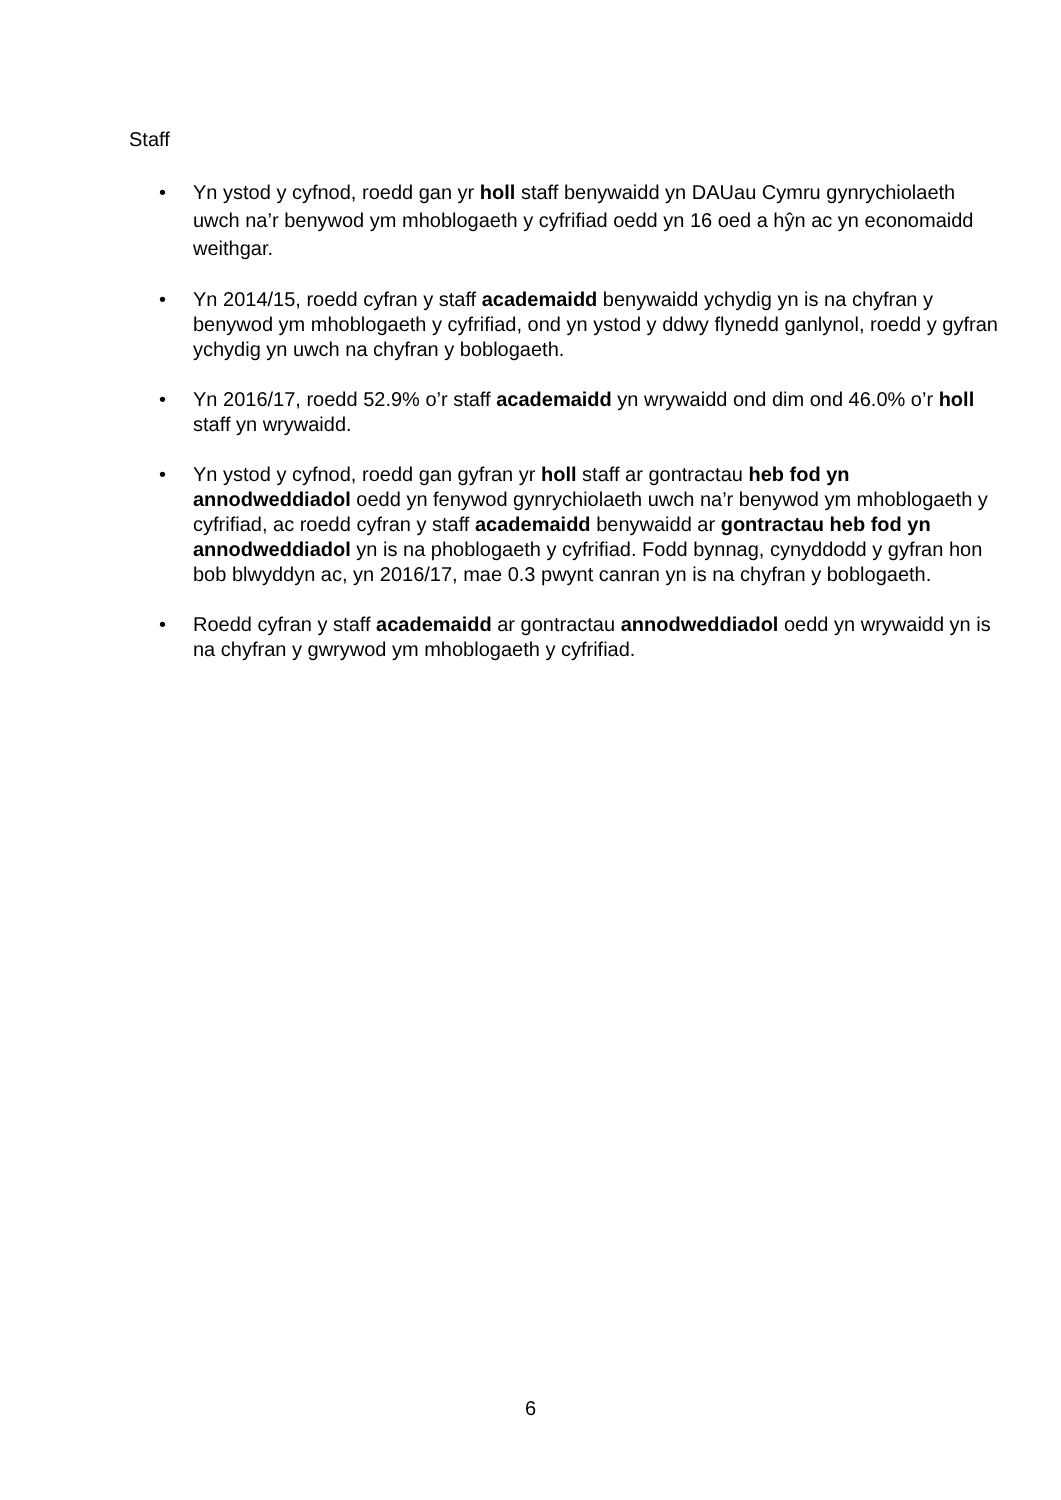Staff
• Yn ystod y cyfnod, roedd gan yr holl staff benywaidd yn DAUau Cymru gynrychiolaeth uwch na’r benywod ym mhoblogaeth y cyfrifiad oedd yn 16 oed a hŷn ac yn economaidd weithgar.
• Yn 2014/15, roedd cyfran y staff academaidd benywaidd ychydig yn is na chyfran y benywod ym mhoblogaeth y cyfrifiad, ond yn ystod y ddwy flynedd ganlynol, roedd y gyfran ychydig yn uwch na chyfran y boblogaeth.
• Yn 2016/17, roedd 52.9% o’r staff academaidd yn wrywaidd ond dim ond 46.0% o’r holl staff yn wrywaidd.
• Yn ystod y cyfnod, roedd gan gyfran yr holl staff ar gontractau heb fod yn annodweddiadol oedd yn fenywod gynrychiolaeth uwch na’r benywod ym mhoblogaeth y cyfrifiad, ac roedd cyfran y staff academaidd benywaidd ar gontractau heb fod yn annodweddiadol yn is na phoblogaeth y cyfrifiad. Fodd bynnag, cynyddodd y gyfran hon bob blwyddyn ac, yn 2016/17, mae 0.3 pwynt canran yn is na chyfran y boblogaeth.
• Roedd cyfran y staff academaidd ar gontractau annodweddiadol oedd yn wrywaidd yn is na chyfran y gwrywod ym mhoblogaeth y cyfrifiad.
6